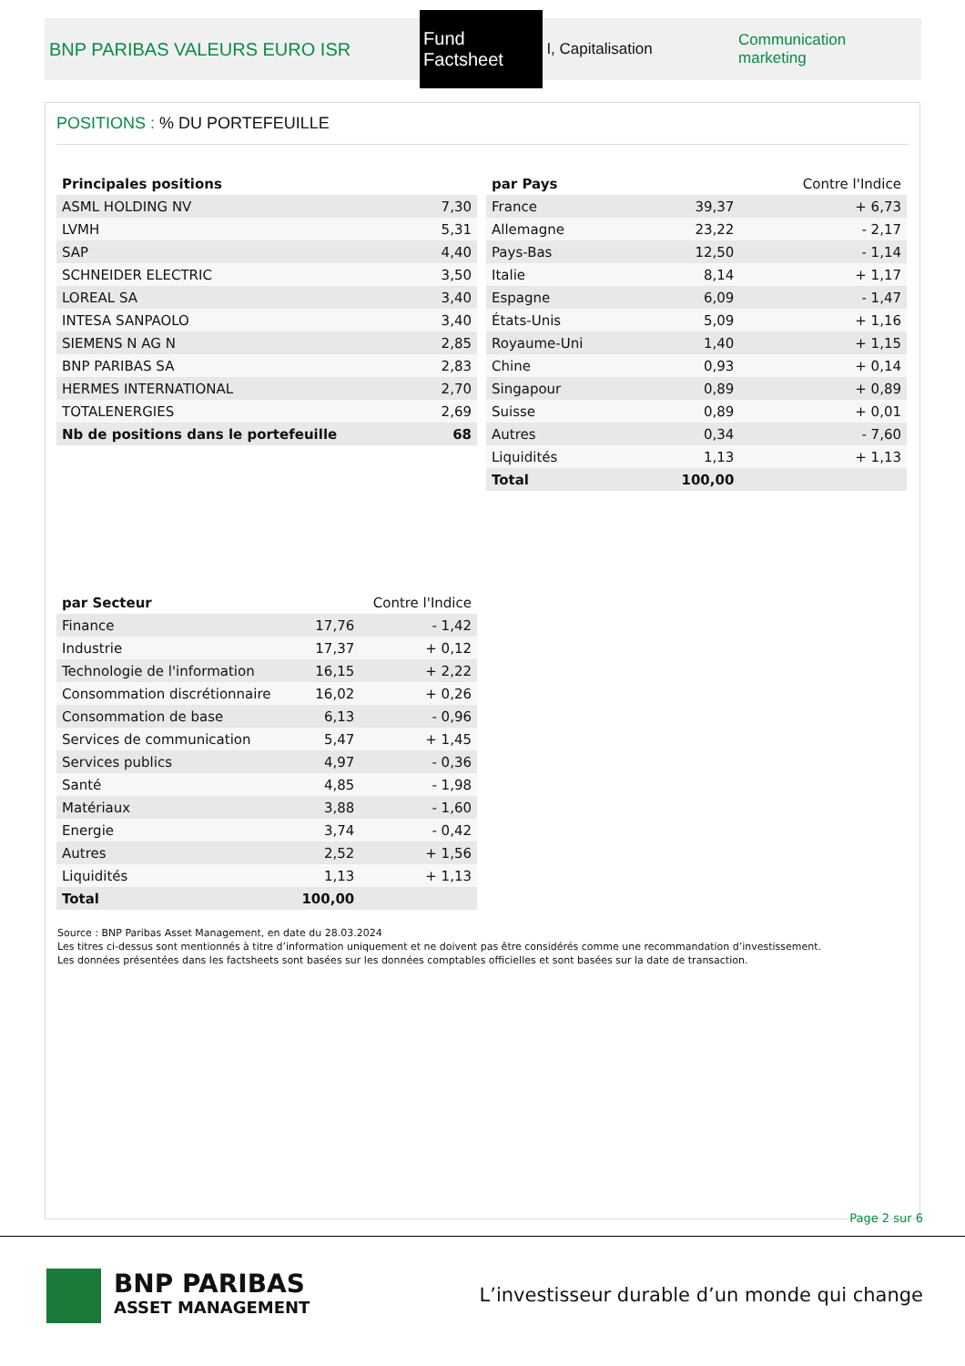BNP PARIBAS VALEURS EURO ISR
Fund Factsheet
I, Capitalisation Communication marketing
POSITIONS : % DU PORTEFEUILLE
| Principales positions | |
| --- | --- |
| ASML HOLDING NV | 7,30 |
| LVMH | 5,31 |
| SAP | 4,40 |
| SCHNEIDER ELECTRIC | 3,50 |
| LOREAL SA | 3,40 |
| INTESA SANPAOLO | 3,40 |
| SIEMENS N AG N | 2,85 |
| BNP PARIBAS SA | 2,83 |
| HERMES INTERNATIONAL | 2,70 |
| TOTALENERGIES | 2,69 |
| Nb de positions dans le portefeuille | 68 |
| par Pays | | Contre l'Indice |
| --- | --- | --- |
| France | 39,37 | + 6,73 |
| Allemagne | 23,22 | - 2,17 |
| Pays-Bas | 12,50 | - 1,14 |
| Italie | 8,14 | + 1,17 |
| Espagne | 6,09 | - 1,47 |
| États-Unis | 5,09 | + 1,16 |
| Royaume-Uni | 1,40 | + 1,15 |
| Chine | 0,93 | + 0,14 |
| Singapour | 0,89 | + 0,89 |
| Suisse | 0,89 | + 0,01 |
| Autres | 0,34 | - 7,60 |
| Liquidités | 1,13 | + 1,13 |
| Total | 100,00 | |
| par Secteur | | Contre l'Indice |
| --- | --- | --- |
| Finance | 17,76 | - 1,42 |
| Industrie | 17,37 | + 0,12 |
| Technologie de l'information | 16,15 | + 2,22 |
| Consommation discrétionnaire | 16,02 | + 0,26 |
| Consommation de base | 6,13 | - 0,96 |
| Services de communication | 5,47 | + 1,45 |
| Services publics | 4,97 | - 0,36 |
| Santé | 4,85 | - 1,98 |
| Matériaux | 3,88 | - 1,60 |
| Energie | 3,74 | - 0,42 |
| Autres | 2,52 | + 1,56 |
| Liquidités | 1,13 | + 1,13 |
| Total | 100,00 | |
Source : BNP Paribas Asset Management, en date du 28.03.2024
Les titres ci-dessus sont mentionnés à titre d’information uniquement et ne doivent pas être considérés comme une recommandation d’investissement.
Les données présentées dans les factsheets sont basées sur les données comptables officielles et sont basées sur la date de transaction.
Page 2 sur 6
BNP PARIBAS
ASSET MANAGEMENT
L’investisseur durable d’un monde qui change